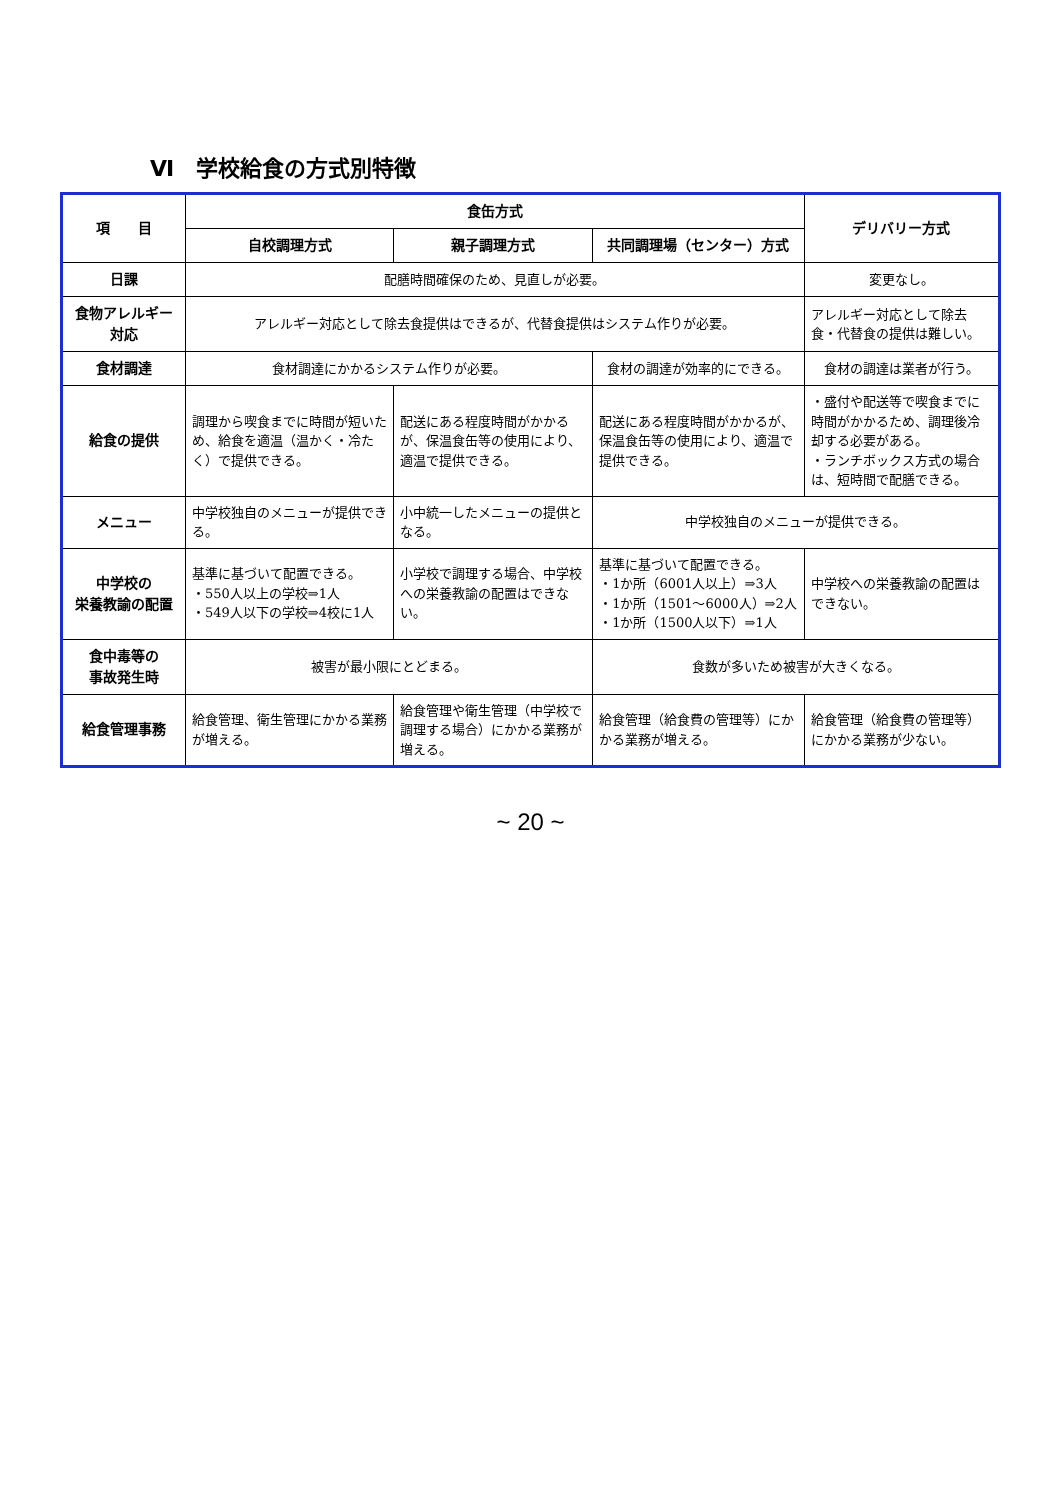Ⅵ　学校給食の方式別特徴
| 項 目 | 食缶方式 | | | デリバリー方式 |
| --- | --- | --- | --- | --- |
| | 自校調理方式 | 親子調理方式 | 共同調理場（センター）方式 | |
| 日課 | 配膳時間確保のため、見直しが必要。 | | | 変更なし。 |
| 食物アレルギー対応 | アレルギー対応として除去食提供はできるが、代替食提供はシステム作りが必要。 | | | アレルギー対応として除去食・代替食の提供は難しい。 |
| 食材調達 | 食材調達にかかるシステム作りが必要。 | | 食材の調達が効率的にできる。 | 食材の調達は業者が行う。 |
| 給食の提供 | 調理から喫食までに時間が短いため、給食を適温（温かく・冷たく）で提供できる。 | 配送にある程度時間がかかるが、保温食缶等の使用により、適温で提供できる。 | 配送にある程度時間がかかるが、保温食缶等の使用により、適温で提供できる。 | ・盛付や配送等で喫食までに時間がかかるため、調理後冷却する必要がある。 ・ランチボックス方式の場合は、短時間で配膳できる。 |
| メニュー | 中学校独自のメニューが提供できる。 | 小中統一したメニューの提供となる。 | 中学校独自のメニューが提供できる。 | |
| 中学校の 栄養教諭の配置 | 基準に基づいて配置できる。 ・550人以上の学校⇒1人 ・549人以下の学校⇒4校に1人 | 小学校で調理する場合、中学校への栄養教諭の配置はできない。 | 基準に基づいて配置できる。 ・1か所（6001人以上）⇒3人 ・1か所（1501～6000人）⇒2人 ・1か所（1500人以下）⇒1人 | 中学校への栄養教諭の配置はできない。 |
| 食中毒等の 事故発生時 | 被害が最小限にとどまる。 | | 食数が多いため被害が大きくなる。 | |
| 給食管理事務 | 給食管理、衛生管理にかかる業務が増える。 | 給食管理や衛生管理（中学校で調理する場合）にかかる業務が増える。 | 給食管理（給食費の管理等）にかかる業務が増える。 | 給食管理（給食費の管理等）にかかる業務が少ない。 |
~ 20 ~